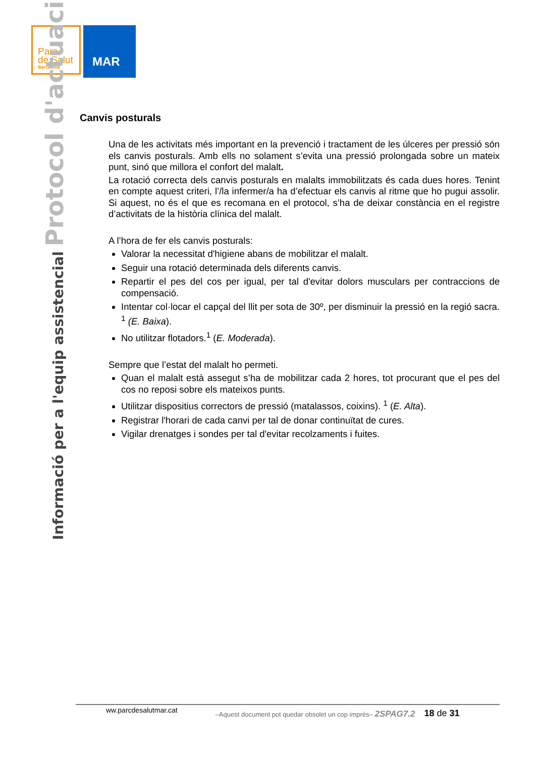Parc
de Salut
Barcelona
MAR
Informació per a l'equip assistencial Protocol d'actuació
Canvis posturals
Una de les activitats més important en la prevenció i tractament de les úlceres per pressió són els canvis posturals. Amb ells no solament s’evita una pressió prolongada sobre un mateix punt, sinó que millora el confort del malalt.
La rotació correcta dels canvis posturals en malalts immobilitzats és cada dues hores. Tenint en compte aquest criteri, l’/la infermer/a ha d’efectuar els canvis al ritme que ho pugui assolir. Si aquest, no és el que es recomana en el protocol, s’ha de deixar constància en el registre d’activitats de la història clínica del malalt.
A l’hora de fer els canvis posturals:
Valorar la necessitat d'higiene abans de mobilitzar el malalt.
Seguir una rotació determinada dels diferents canvis.
Repartir el pes del cos per igual, per tal d'evitar dolors musculars per contraccions de compensació.
Intentar col·locar el capçal del llit per sota de 30º, per disminuir la pressió en la regió sacra. <sup>1</sup> (E. Baixa).
No utilitzar flotadors.<sup>1</sup> (E. Moderada).
Sempre que l’estat del malalt ho permeti.
Quan el malalt està assegut s’ha de mobilitzar cada 2 hores, tot procurant que el pes del cos no reposi sobre els mateixos punts.
Utilitzar dispositius correctors de pressió (matalassos, coixins). <sup>1</sup> (E. Alta).
Registrar l'horari de cada canvi per tal de donar continuïtat de cures.
Vigilar drenatges i sondes per tal d'evitar recolzaments i fuites.
ww.parcdesalutmar.cat –Aquest document pot quedar obsolet un cop imprès– 2SPAG7.2 18 de 31